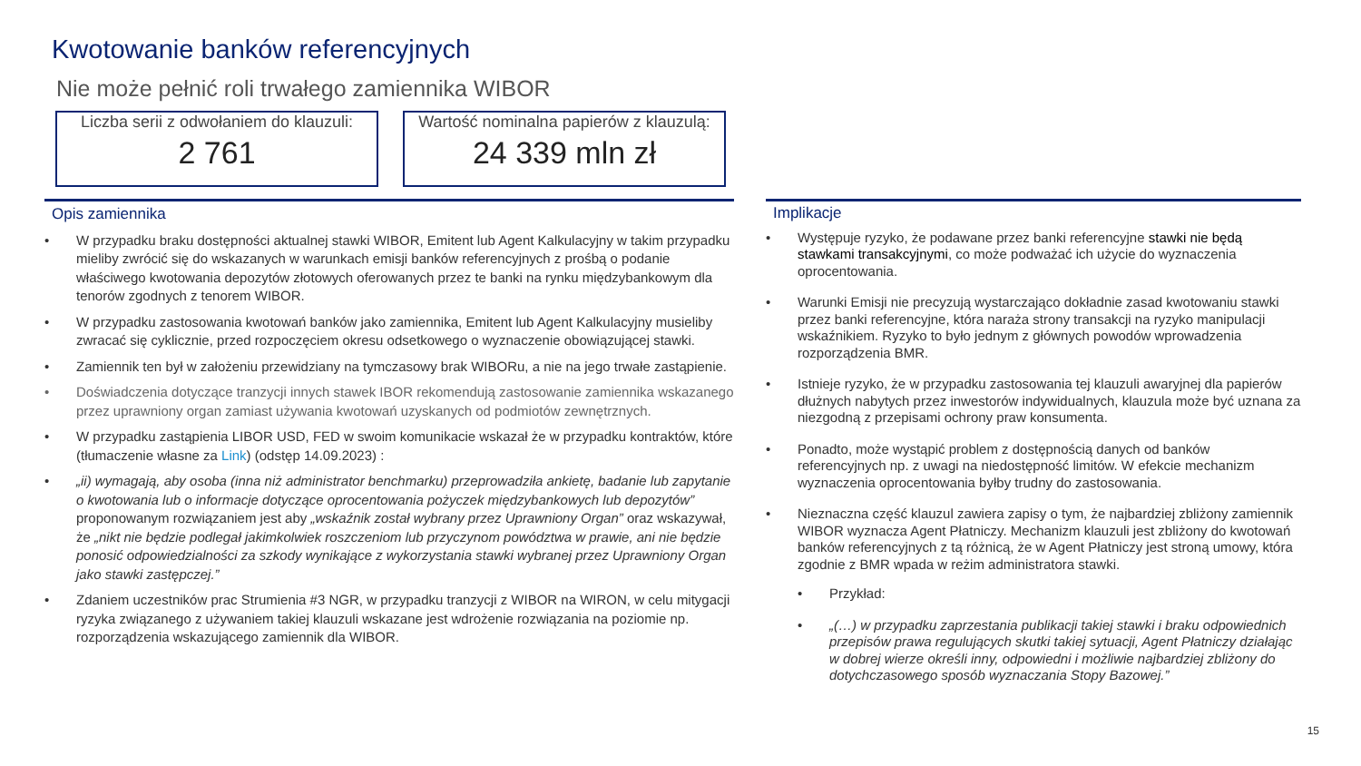Kwotowanie banków referencyjnych
Nie może pełnić roli trwałego zamiennika WIBOR
Liczba serii z odwołaniem do klauzuli:
2 761
Wartość nominalna papierów z klauzulą:
24 339 mln zł
Opis zamiennika
• W przypadku braku dostępności aktualnej stawki WIBOR, Emitent lub Agent Kalkulacyjny w takim przypadku mieliby zwrócić się do wskazanych w warunkach emisji banków referencyjnych z prośbą o podanie właściwego kwotowania depozytów złotowych oferowanych przez te banki na rynku międzybankowym dla tenorów zgodnych z tenorem WIBOR.
• W przypadku zastosowania kwotowań banków jako zamiennika, Emitent lub Agent Kalkulacyjny musieliby zwracać się cyklicznie, przed rozpoczęciem okresu odsetkowego o wyznaczenie obowiązującej stawki.
• Zamiennik ten był w założeniu przewidziany na tymczasowy brak WIBORu, a nie na jego trwałe zastąpienie.
• Doświadczenia dotyczące tranzycji innych stawek IBOR rekomendują zastosowanie zamiennika wskazanego przez uprawniony organ zamiast używania kwotowań uzyskanych od podmiotów zewnętrznych.
• W przypadku zastąpienia LIBOR USD, FED w swoim komunikacie wskazał że w przypadku kontraktów, które (tłumaczenie własne za Link) (odstęp 14.09.2023) :
• „ii) wymagają, aby osoba (inna niż administrator benchmarku) przeprowadziła ankietę, badanie lub zapytanie o kwotowania lub o informacje dotyczące oprocentowania pożyczek międzybankowych lub depozytów” proponowanym rozwiązaniem jest aby „wskaźnik został wybrany przez Uprawniony Organ” oraz wskazywał, że „nikt nie będzie podlegał jakimkolwiek roszczeniom lub przyczynom powództwa w prawie, ani nie będzie ponosić odpowiedzialności za szkody wynikające z wykorzystania stawki wybranej przez Uprawniony Organ jako stawki zastępczej.”
• Zdaniem uczestników prac Strumienia #3 NGR, w przypadku tranzycji z WIBOR na WIRON, w celu mitygacji ryzyka związanego z używaniem takiej klauzuli wskazane jest wdrożenie rozwiązania na poziomie np. rozporządzenia wskazującego zamiennik dla WIBOR.
Implikacje
• Występuje ryzyko, że podawane przez banki referencyjne stawki nie będą stawkami transakcyjnymi, co może podważać ich użycie do wyznaczenia oprocentowania.
• Warunki Emisji nie precyzują wystarczająco dokładnie zasad kwotowaniu stawki przez banki referencyjne, która naraża strony transakcji na ryzyko manipulacji wskaźnikiem. Ryzyko to było jednym z głównych powodów wprowadzenia rozporządzenia BMR.
• Istnieje ryzyko, że w przypadku zastosowania tej klauzuli awaryjnej dla papierów dłużnych nabytych przez inwestorów indywidualnych, klauzula może być uznana za niezgodną z przepisami ochrony praw konsumenta.
• Ponadto, może wystąpić problem z dostępnością danych od banków referencyjnych np. z uwagi na niedostępność limitów. W efekcie mechanizm wyznaczenia oprocentowania byłby trudny do zastosowania.
• Nieznaczna część klauzul zawiera zapisy o tym, że najbardziej zbliżony zamiennik WIBOR wyznacza Agent Płatniczy. Mechanizm klauzuli jest zbliżony do kwotowań banków referencyjnych z tą różnicą, że w Agent Płatniczy jest stroną umowy, która zgodnie z BMR wpada w reżim administratora stawki.
• Przykład:
• „(…) w przypadku zaprzestania publikacji takiej stawki i braku odpowiednich przepisów prawa regulujących skutki takiej sytuacji, Agent Płatniczy działając w dobrej wierze określi inny, odpowiedni i możliwie najbardziej zbliżony do dotychczasowego sposób wyznaczania Stopy Bazowej.”
15